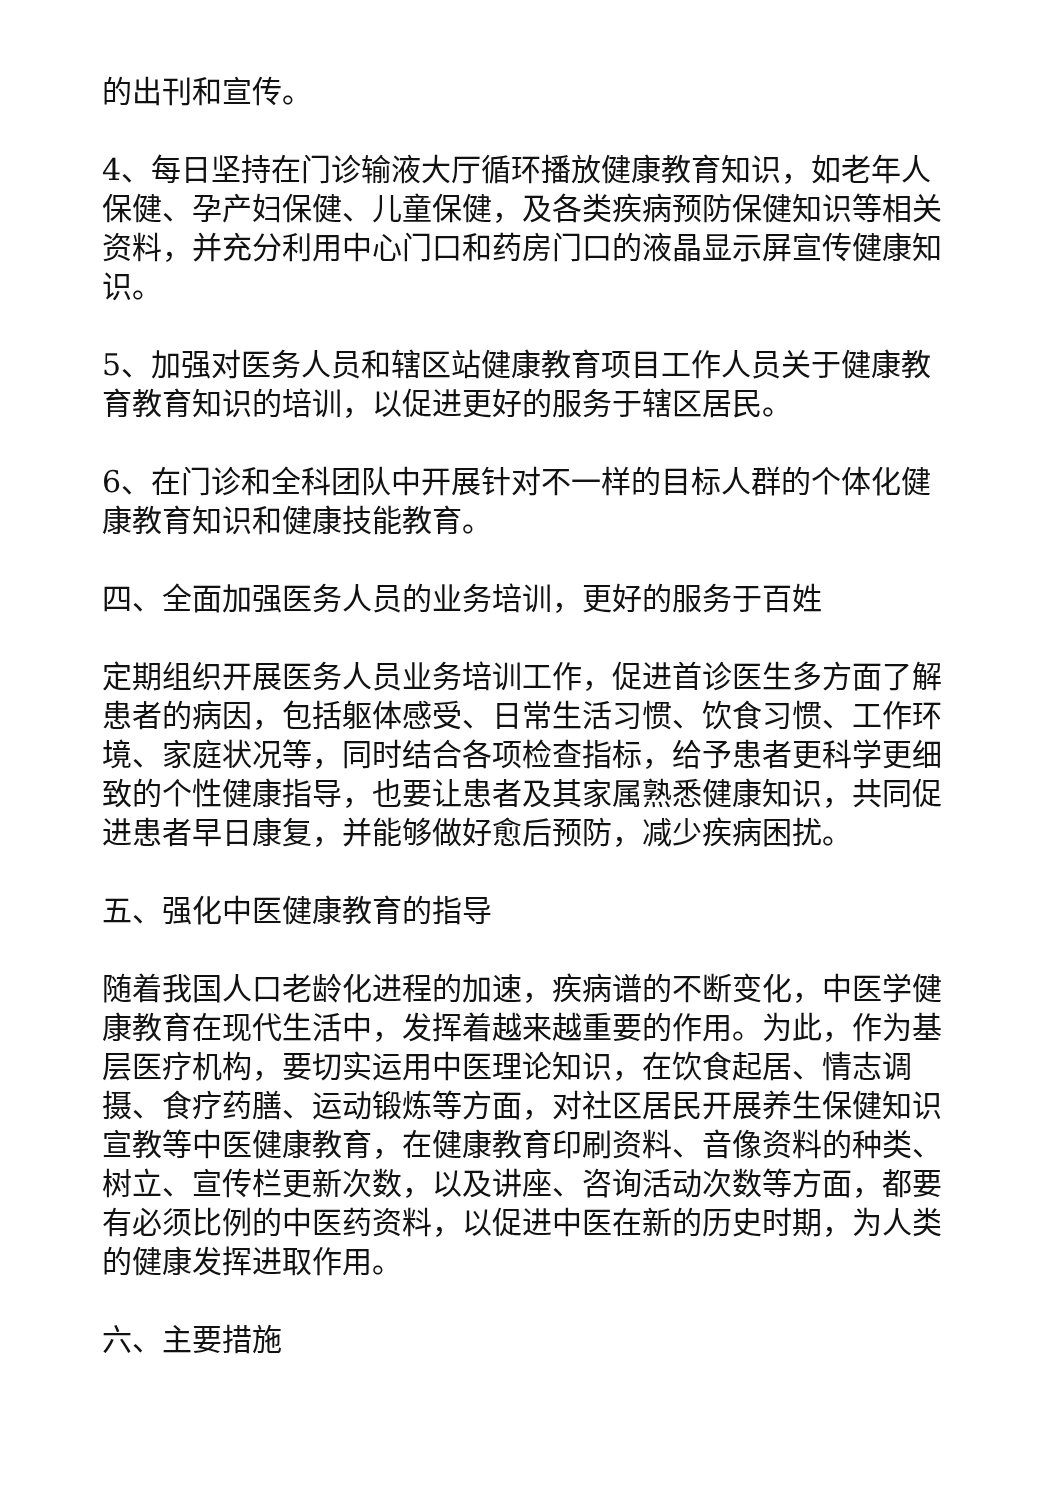的出刊和宣传。
4、每日坚持在门诊输液大厅循环播放健康教育知识，如老年人保健、孕产妇保健、儿童保健，及各类疾病预防保健知识等相关资料，并充分利用中心门口和药房门口的液晶显示屏宣传健康知识。
5、加强对医务人员和辖区站健康教育项目工作人员关于健康教育教育知识的培训，以促进更好的服务于辖区居民。
6、在门诊和全科团队中开展针对不一样的目标人群的个体化健康教育知识和健康技能教育。
四、全面加强医务人员的业务培训，更好的服务于百姓
定期组织开展医务人员业务培训工作，促进首诊医生多方面了解患者的病因，包括躯体感受、日常生活习惯、饮食习惯、工作环境、家庭状况等，同时结合各项检查指标，给予患者更科学更细致的个性健康指导，也要让患者及其家属熟悉健康知识，共同促进患者早日康复，并能够做好愈后预防，减少疾病困扰。
五、强化中医健康教育的指导
随着我国人口老龄化进程的加速，疾病谱的不断变化，中医学健康教育在现代生活中，发挥着越来越重要的作用。为此，作为基层医疗机构，要切实运用中医理论知识，在饮食起居、情志调摄、食疗药膳、运动锻炼等方面，对社区居民开展养生保健知识宣教等中医健康教育，在健康教育印刷资料、音像资料的种类、树立、宣传栏更新次数，以及讲座、咨询活动次数等方面，都要有必须比例的中医药资料，以促进中医在新的历史时期，为人类的健康发挥进取作用。
六、主要措施